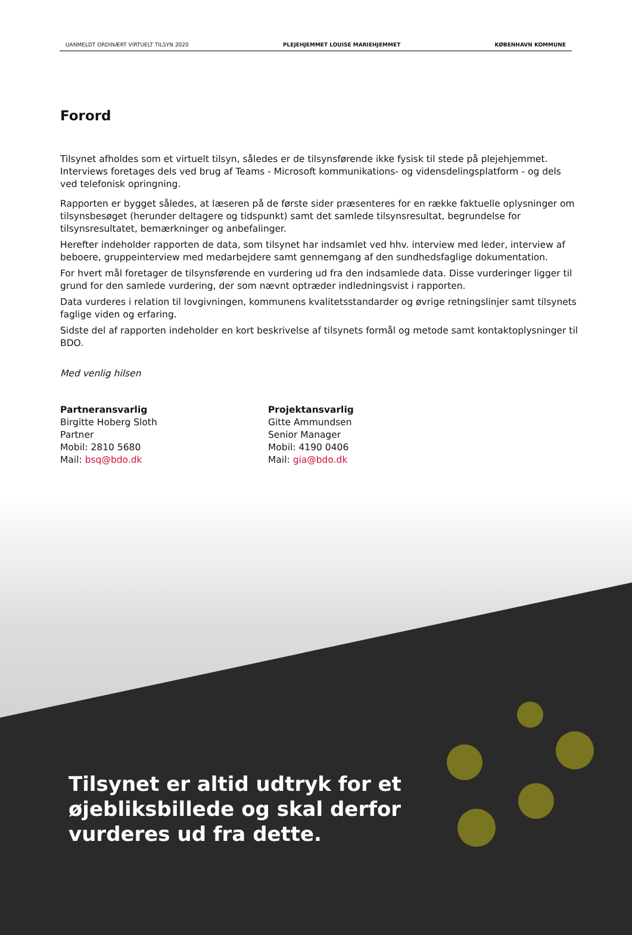UANMELDT ORDINÆRT VIRTUELT TILSYN 2020 PLEJEHJEMMET LOUISE MARIEHJEMMET KØBENHAVN KOMMUNE
Forord
Tilsynet afholdes som et virtuelt tilsyn, således er de tilsynsførende ikke fysisk til stede på plejehjemmet. Interviews foretages dels ved brug af Teams - Microsoft kommunikations- og vidensdelingsplatform - og dels ved telefonisk opringning.
Rapporten er bygget således, at læseren på de første sider præsenteres for en række faktuelle oplysninger om tilsynsbesøget (herunder deltagere og tidspunkt) samt det samlede tilsynsresultat, begrundelse for tilsynsresultatet, bemærkninger og anbefalinger.
Herefter indeholder rapporten de data, som tilsynet har indsamlet ved hhv. interview med leder, interview af beboere, gruppeinterview med medarbejdere samt gennemgang af den sundhedsfaglige dokumentation.
For hvert mål foretager de tilsynsførende en vurdering ud fra den indsamlede data. Disse vurderinger ligger til grund for den samlede vurdering, der som nævnt optræder indledningsvist i rapporten.
Data vurderes i relation til lovgivningen, kommunens kvalitetsstandarder og øvrige retningslinjer samt tilsynets faglige viden og erfaring.
Sidste del af rapporten indeholder en kort beskrivelse af tilsynets formål og metode samt kontaktoplysninger til BDO.
Med venlig hilsen
Partneransvarlig
Birgitte Hoberg Sloth
Partner
Mobil: 2810 5680
Mail: bsq@bdo.dk
Projektansvarlig
Gitte Ammundsen
Senior Manager
Mobil: 4190 0406
Mail: gia@bdo.dk
Tilsynet er altid udtryk for et
øjebliksbillede og skal derfor
vurderes ud fra dette.